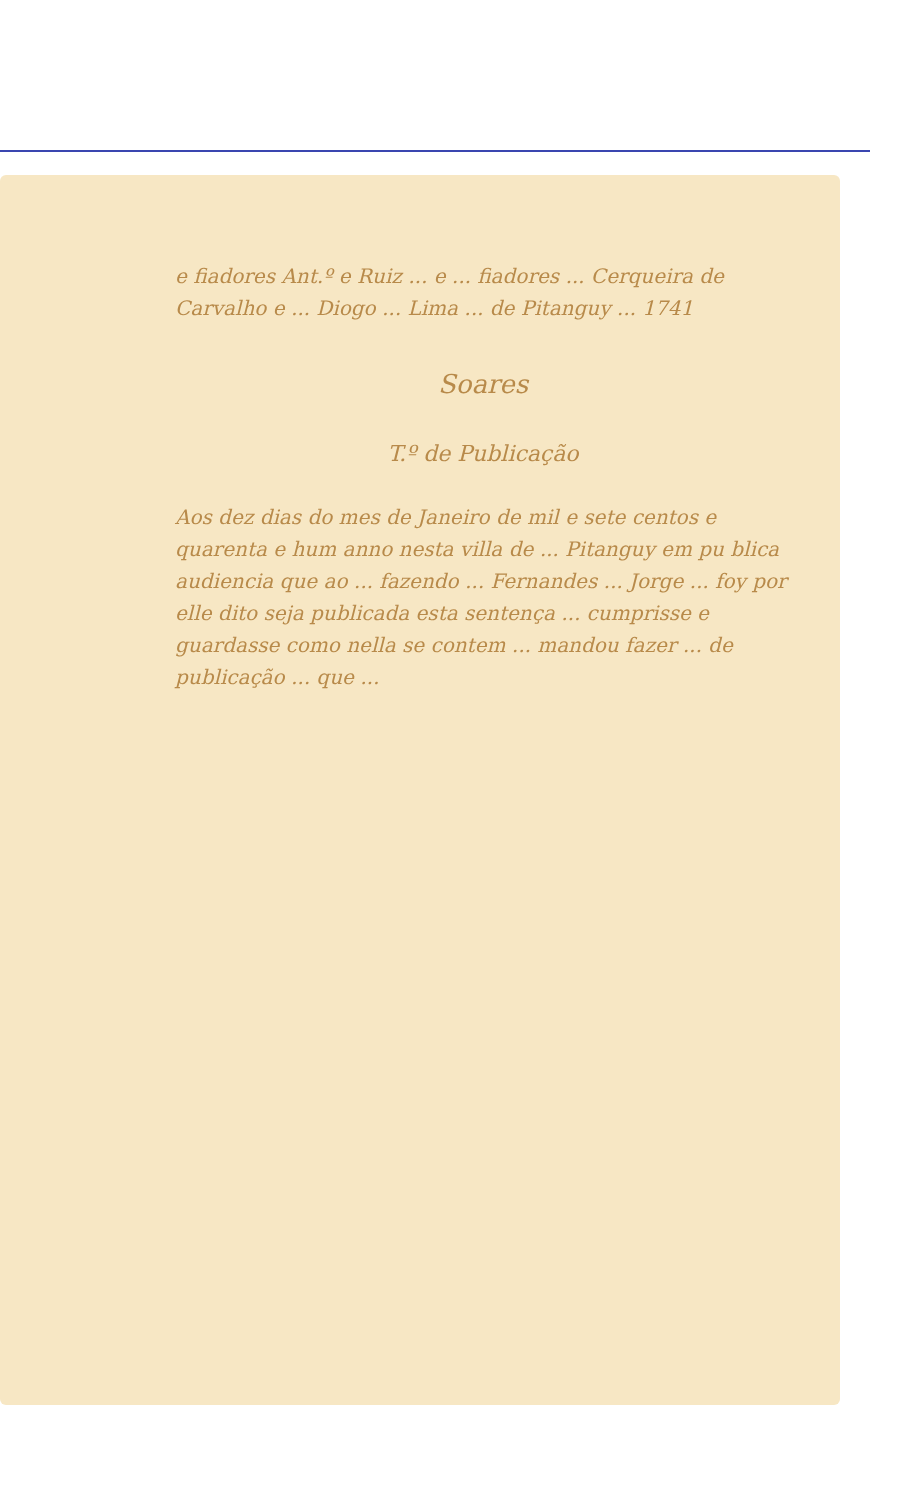e fiadores Ant.º e Ruiz ... e ... fiadores ... Cerqueira de Carvalho e ... Diogo ... Lima ... de Pitanguy ... 1741
Soares
T.º de Publicação
Aos dez dias do mes de Janeiro de mil e sete centos e quarenta e hum anno nesta villa de ... Pitanguy em pu blica audiencia que ao ... fazendo ... Fernandes ... Jorge ... foy por elle dito seja publicada esta sentença ... cumprisse e guardasse como nella se contem ... mandou fazer ... de publicação ... que ...